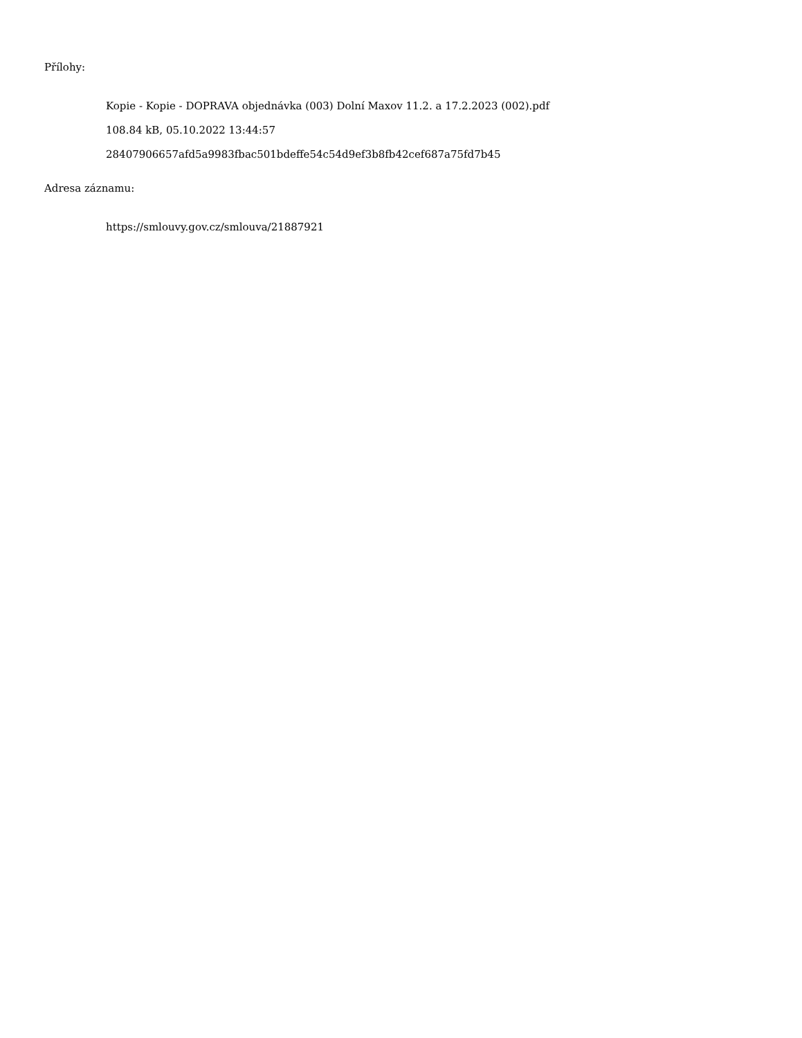Přílohy:
Kopie - Kopie - DOPRAVA objednávka (003) Dolní Maxov 11.2. a 17.2.2023 (002).pdf
108.84 kB, 05.10.2022 13:44:57
28407906657afd5a9983fbac501bdeffe54c54d9ef3b8fb42cef687a75fd7b45
Adresa záznamu:
https://smlouvy.gov.cz/smlouva/21887921